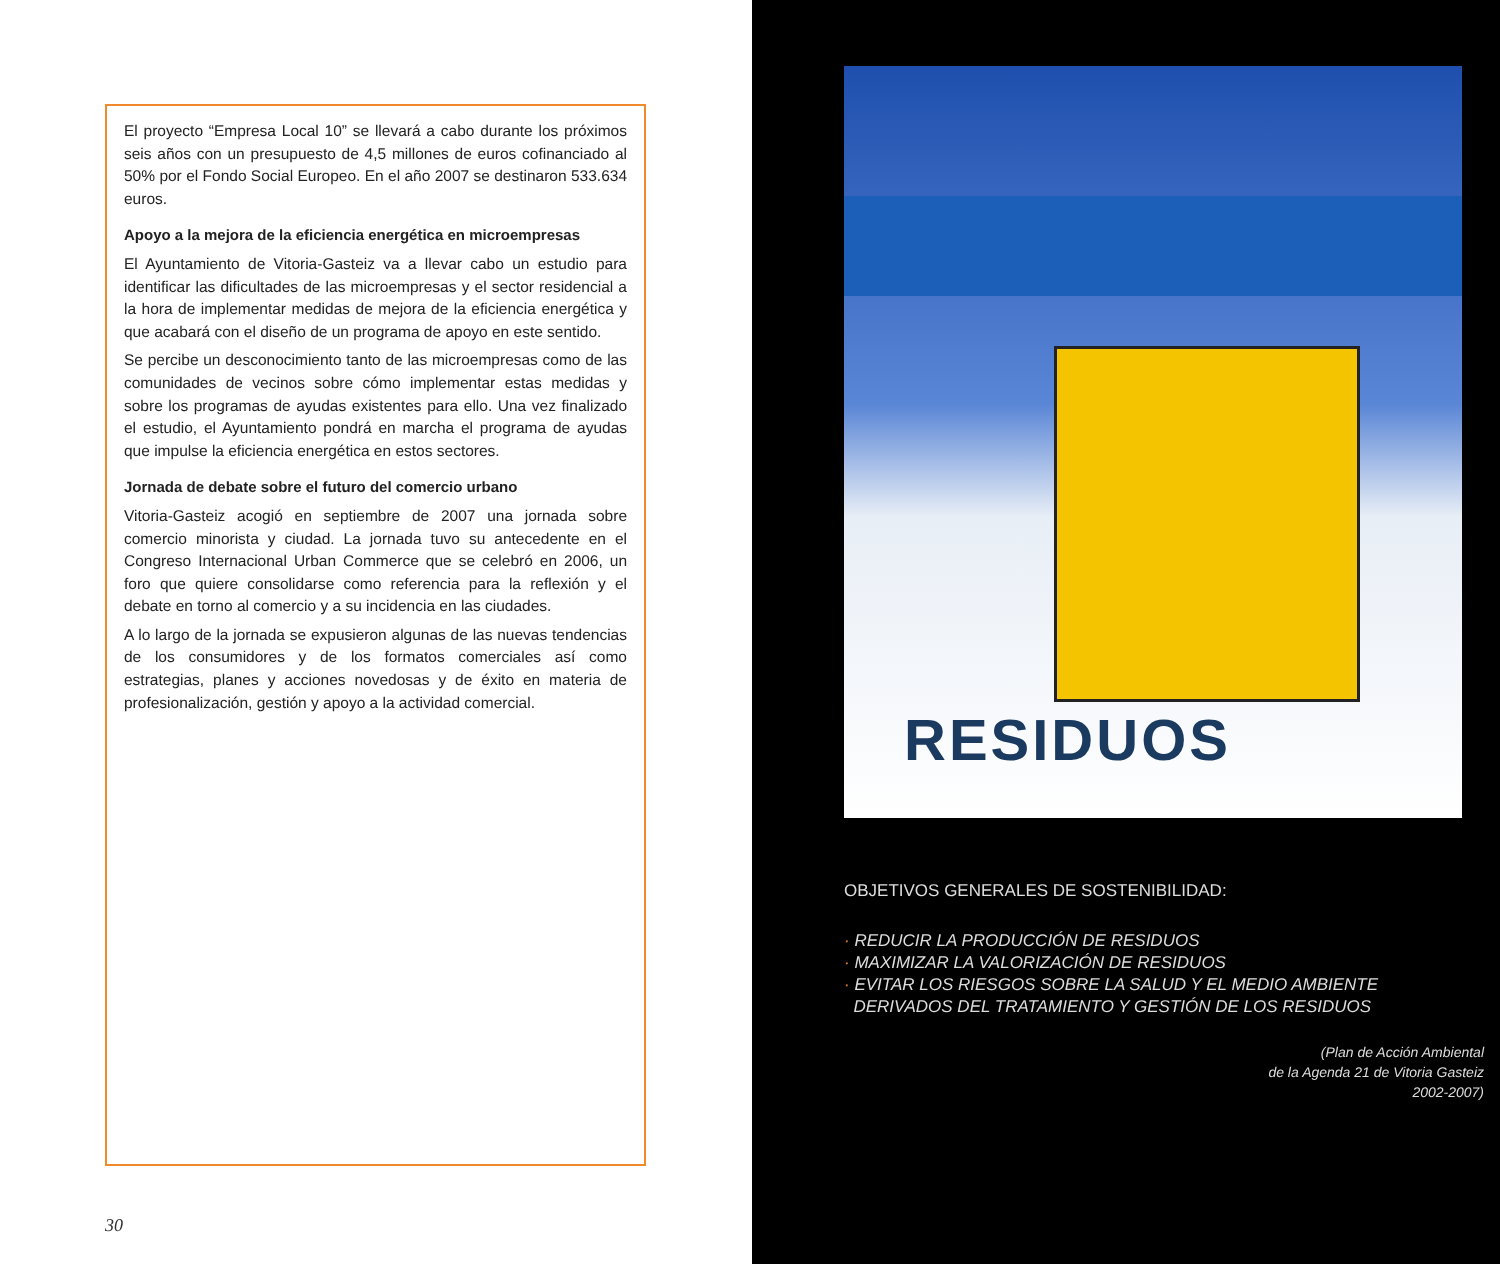El proyecto “Empresa Local 10” se llevará a cabo durante los próximos seis años con un presupuesto de 4,5 millones de euros cofinanciado al 50% por el Fondo Social Europeo. En el año 2007 se destinaron 533.634 euros.
Apoyo a la mejora de la eficiencia energética en microempresas
El Ayuntamiento de Vitoria-Gasteiz va a llevar cabo un estudio para identificar las dificultades de las microempresas y el sector residencial a la hora de implementar medidas de mejora de la eficiencia energética y que acabará con el diseño de un programa de apoyo en este sentido.
Se percibe un desconocimiento tanto de las microempresas como de las comunidades de vecinos sobre cómo implementar estas medidas y sobre los programas de ayudas existentes para ello. Una vez finalizado el estudio, el Ayuntamiento pondrá en marcha el programa de ayudas que impulse la eficiencia energética en estos sectores.
Jornada de debate sobre el futuro del comercio urbano
Vitoria-Gasteiz acogió en septiembre de 2007 una jornada sobre comercio minorista y ciudad. La jornada tuvo su antecedente en el Congreso Internacional Urban Commerce que se celebró en 2006, un foro que quiere consolidarse como referencia para la reflexión y el debate en torno al comercio y a su incidencia en las ciudades.
A lo largo de la jornada se expusieron algunas de las nuevas tendencias de los consumidores y de los formatos comerciales así como estrategias, planes y acciones novedosas y de éxito en materia de profesionalización, gestión y apoyo a la actividad comercial.
30
RESIDUOS
OBJETIVOS GENERALES DE SOSTENIBILIDAD:
· REDUCIR LA PRODUCCIÓN DE RESIDUOS
· MAXIMIZAR LA VALORIZACIÓN DE RESIDUOS
· EVITAR LOS RIESGOS SOBRE LA SALUD Y EL MEDIO AMBIENTE
DERIVADOS DEL TRATAMIENTO Y GESTIÓN DE LOS RESIDUOS
(Plan de Acción Ambiental
de la Agenda 21 de Vitoria Gasteiz
2002-2007)